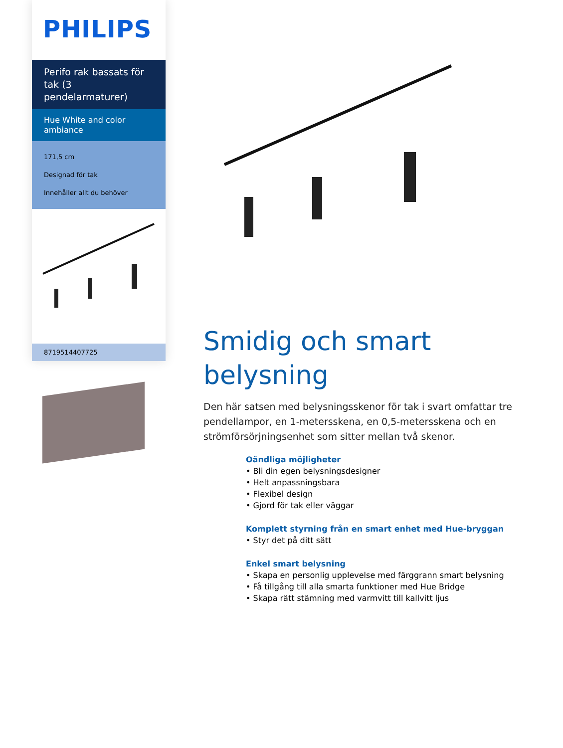PHILIPS
Perifo rak bassats för tak (3 pendelarmaturer)
Hue White and color ambiance
171,5 cm
Designad för tak
Innehåller allt du behöver
8719514407725
Smidig och smart belysning
Den här satsen med belysningsskenor för tak i svart omfattar tre pendellampor, en 1-metersskena, en 0,5-metersskena och en strömförsörjningsenhet som sitter mellan två skenor.
Oändliga möjligheter
• Bli din egen belysningsdesigner
• Helt anpassningsbara
• Flexibel design
• Gjord för tak eller väggar
Komplett styrning från en smart enhet med Hue-bryggan
• Styr det på ditt sätt
Enkel smart belysning
• Skapa en personlig upplevelse med färggrann smart belysning
• Få tillgång till alla smarta funktioner med Hue Bridge
• Skapa rätt stämning med varmvitt till kallvitt ljus